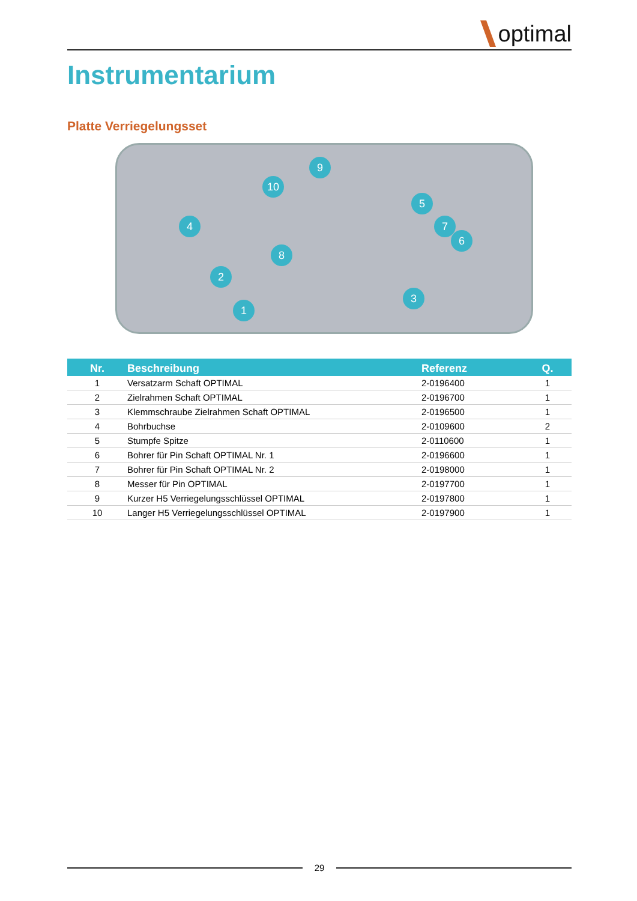optimal
Instrumentarium
Platte Verriegelungsset
9
10
5
4 7
6
8
2
3
1
| Nr. | Beschreibung | Referenz | Q. |
| --- | --- | --- | --- |
| 1 | Versatzarm Schaft OPTIMAL | 2-0196400 | 1 |
| 2 | Zielrahmen Schaft OPTIMAL | 2-0196700 | 1 |
| 3 | Klemmschraube Zielrahmen Schaft OPTIMAL | 2-0196500 | 1 |
| 4 | Bohrbuchse | 2-0109600 | 2 |
| 5 | Stumpfe Spitze | 2-0110600 | 1 |
| 6 | Bohrer für Pin Schaft OPTIMAL Nr. 1 | 2-0196600 | 1 |
| 7 | Bohrer für Pin Schaft OPTIMAL Nr. 2 | 2-0198000 | 1 |
| 8 | Messer für Pin OPTIMAL | 2-0197700 | 1 |
| 9 | Kurzer H5 Verriegelungsschlüssel OPTIMAL | 2-0197800 | 1 |
| 10 | Langer H5 Verriegelungsschlüssel OPTIMAL | 2-0197900 | 1 |
29